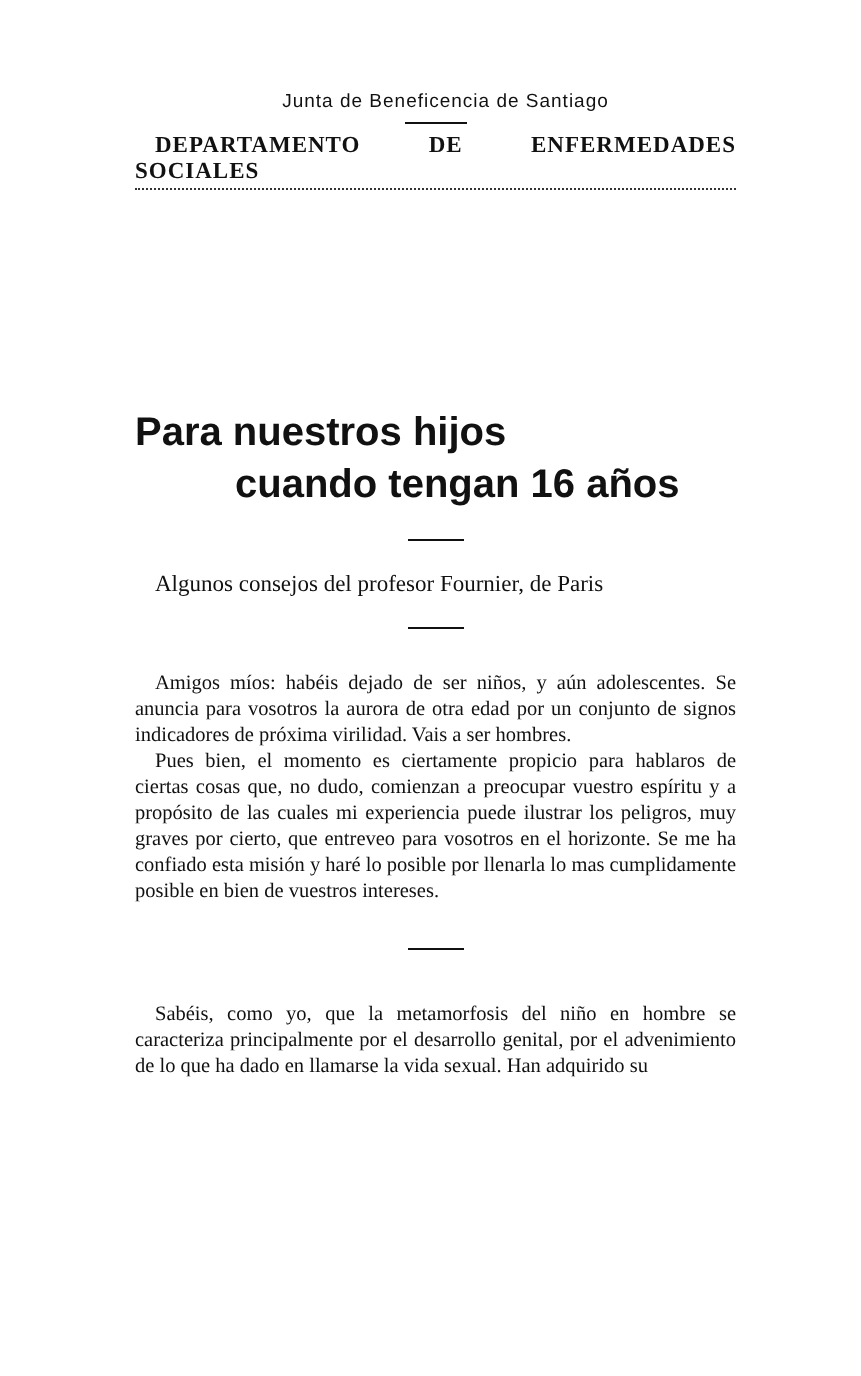Junta de Beneficencia de Santiago
DEPARTAMENTO DE ENFERMEDADES SOCIALES
Para nuestros hijos
cuando tengan 16 años
Algunos consejos del profesor Fournier, de Paris
Amigos míos: habéis dejado de ser niños, y aún adolescentes. Se anuncia para vosotros la aurora de otra edad por un conjunto de signos indicadores de próxima virilidad. Vais a ser hombres.
Pues bien, el momento es ciertamente propicio para hablaros de ciertas cosas que, no dudo, comienzan a preocupar vuestro espíritu y a propósito de las cuales mi experiencia puede ilustrar los peligros, muy graves por cierto, que entreveo para vosotros en el horizonte. Se me ha confiado esta misión y haré lo posible por llenarla lo mas cumplidamente posible en bien de vuestros intereses.
Sabéis, como yo, que la metamorfosis del niño en hombre se caracteriza principalmente por el desarrollo genital, por el advenimiento de lo que ha dado en llamarse la vida sexual. Han adquirido su